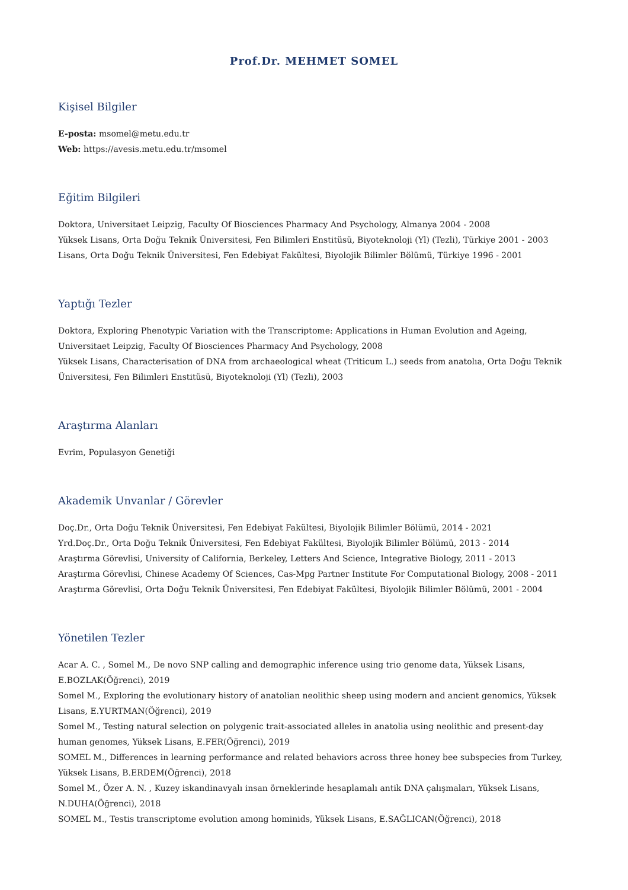Prof.Dr. MEHMET SOMEL
Kişisel Bilgiler
E-posta: msomel@metu.edu.tr
Web: https://avesis.metu.edu.tr/msomel
Eğitim Bilgileri
Doktora, Universitaet Leipzig, Faculty Of Biosciences Pharmacy And Psychology, Almanya 2004 - 2008
Yüksek Lisans, Orta Doğu Teknik Üniversitesi, Fen Bilimleri Enstitüsü, Biyoteknoloji (Yl) (Tezli), Türkiye 2001 - 2003
Lisans, Orta Doğu Teknik Üniversitesi, Fen Edebiyat Fakültesi, Biyolojik Bilimler Bölümü, Türkiye 1996 - 2001
Yaptığı Tezler
Doktora, Exploring Phenotypic Variation with the Transcriptome: Applications in Human Evolution and Ageing, Universitaet Leipzig, Faculty Of Biosciences Pharmacy And Psychology, 2008
Yüksek Lisans, Characterisation of DNA from archaeological wheat (Triticum L.) seeds from anatolıa, Orta Doğu Teknik Üniversitesi, Fen Bilimleri Enstitüsü, Biyoteknoloji (Yl) (Tezli), 2003
Araştırma Alanları
Evrim, Populasyon Genetiği
Akademik Unvanlar / Görevler
Doç.Dr., Orta Doğu Teknik Üniversitesi, Fen Edebiyat Fakültesi, Biyolojik Bilimler Bölümü, 2014 - 2021
Yrd.Doç.Dr., Orta Doğu Teknik Üniversitesi, Fen Edebiyat Fakültesi, Biyolojik Bilimler Bölümü, 2013 - 2014
Araştırma Görevlisi, University of California, Berkeley, Letters And Science, Integrative Biology, 2011 - 2013
Araştırma Görevlisi, Chinese Academy Of Sciences, Cas-Mpg Partner Institute For Computational Biology, 2008 - 2011
Araştırma Görevlisi, Orta Doğu Teknik Üniversitesi, Fen Edebiyat Fakültesi, Biyolojik Bilimler Bölümü, 2001 - 2004
Yönetilen Tezler
Acar A. C. , Somel M., De novo SNP calling and demographic inference using trio genome data, Yüksek Lisans, E.BOZLAK(Öğrenci), 2019
Somel M., Exploring the evolutionary history of anatolian neolithic sheep using modern and ancient genomics, Yüksek Lisans, E.YURTMAN(Öğrenci), 2019
Somel M., Testing natural selection on polygenic trait-associated alleles in anatolia using neolithic and present-day human genomes, Yüksek Lisans, E.FER(Öğrenci), 2019
SOMEL M., Differences in learning performance and related behaviors across three honey bee subspecies from Turkey, Yüksek Lisans, B.ERDEM(Öğrenci), 2018
Somel M., Özer A. N. , Kuzey iskandinavyalı insan örneklerinde hesaplamalı antik DNA çalışmaları, Yüksek Lisans, N.DUHA(Öğrenci), 2018
SOMEL M., Testis transcriptome evolution among hominids, Yüksek Lisans, E.SAĞLICAN(Öğrenci), 2018